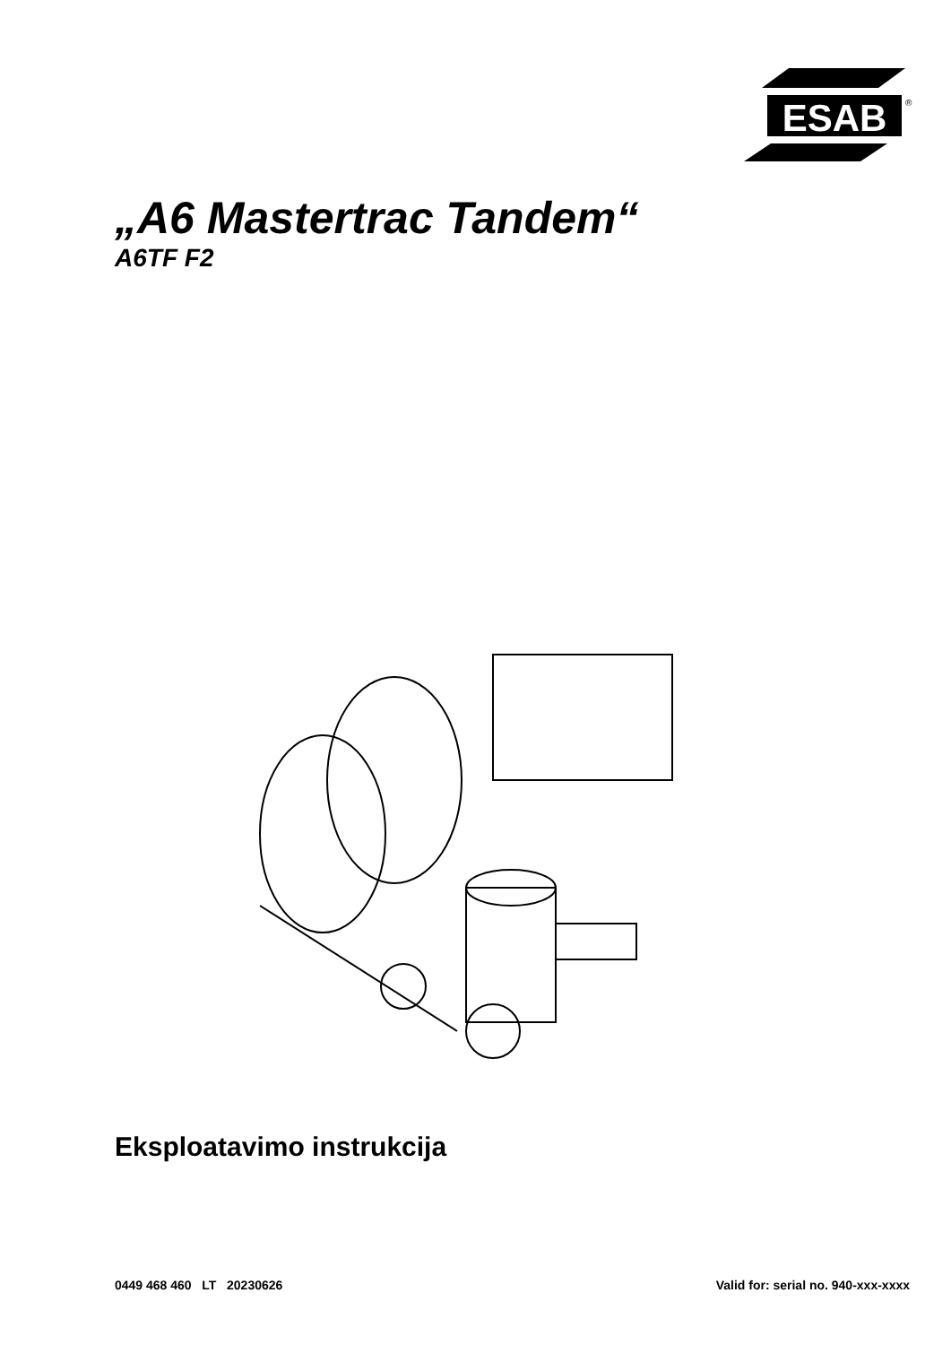ESAB
®
„A6 Mastertrac Tandem“
A6TF F2
Eksploatavimo instrukcija
0449 468 460 LT 20230626 Valid for: serial no. 940-xxx-xxxx